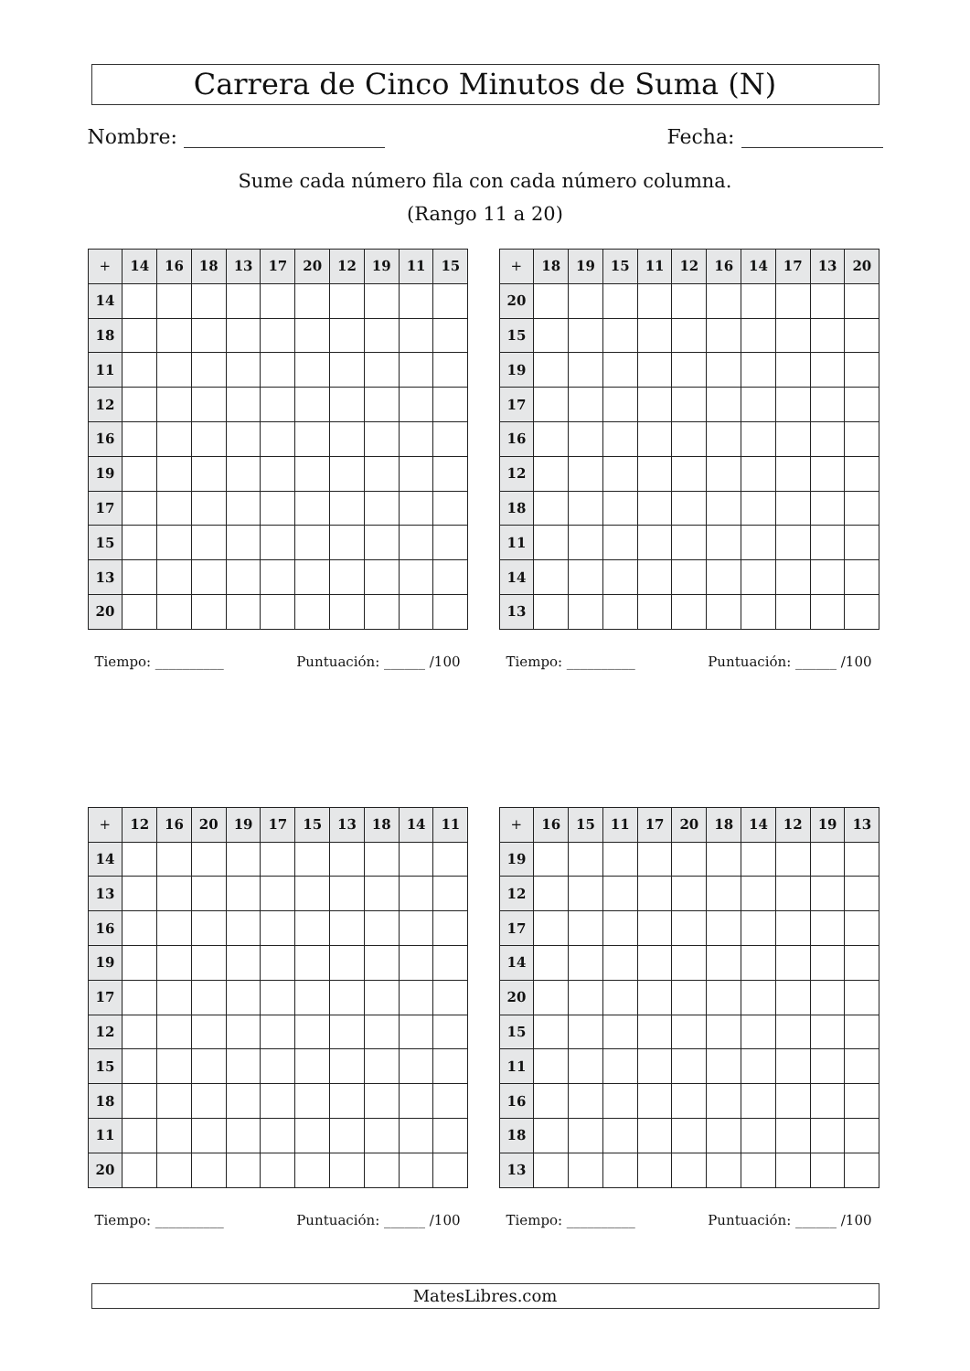Carrera de Cinco Minutos de Suma (N)
Nombre: Fecha:
Sume cada número fila con cada número columna.
(Rango 11 a 20)
| + | 14 | 16 | 18 | 13 | 17 | 20 | 12 | 19 | 11 | 15 |
| --- | --- | --- | --- | --- | --- | --- | --- | --- | --- | --- |
| 14 | | | | | | | | | | |
| 18 | | | | | | | | | | |
| 11 | | | | | | | | | | |
| 12 | | | | | | | | | | |
| 16 | | | | | | | | | | |
| 19 | | | | | | | | | | |
| 17 | | | | | | | | | | |
| 15 | | | | | | | | | | |
| 13 | | | | | | | | | | |
| 20 | | | | | | | | | | |
Tiempo: __________ Puntuación: ______ /100
| + | 18 | 19 | 15 | 11 | 12 | 16 | 14 | 17 | 13 | 20 |
| --- | --- | --- | --- | --- | --- | --- | --- | --- | --- | --- |
| 20 | | | | | | | | | | |
| 15 | | | | | | | | | | |
| 19 | | | | | | | | | | |
| 17 | | | | | | | | | | |
| 16 | | | | | | | | | | |
| 12 | | | | | | | | | | |
| 18 | | | | | | | | | | |
| 11 | | | | | | | | | | |
| 14 | | | | | | | | | | |
| 13 | | | | | | | | | | |
Tiempo: __________ Puntuación: ______ /100
| + | 12 | 16 | 20 | 19 | 17 | 15 | 13 | 18 | 14 | 11 |
| --- | --- | --- | --- | --- | --- | --- | --- | --- | --- | --- |
| 14 | | | | | | | | | | |
| 13 | | | | | | | | | | |
| 16 | | | | | | | | | | |
| 19 | | | | | | | | | | |
| 17 | | | | | | | | | | |
| 12 | | | | | | | | | | |
| 15 | | | | | | | | | | |
| 18 | | | | | | | | | | |
| 11 | | | | | | | | | | |
| 20 | | | | | | | | | | |
Tiempo: __________ Puntuación: ______ /100
| + | 16 | 15 | 11 | 17 | 20 | 18 | 14 | 12 | 19 | 13 |
| --- | --- | --- | --- | --- | --- | --- | --- | --- | --- | --- |
| 19 | | | | | | | | | | |
| 12 | | | | | | | | | | |
| 17 | | | | | | | | | | |
| 14 | | | | | | | | | | |
| 20 | | | | | | | | | | |
| 15 | | | | | | | | | | |
| 11 | | | | | | | | | | |
| 16 | | | | | | | | | | |
| 18 | | | | | | | | | | |
| 13 | | | | | | | | | | |
Tiempo: __________ Puntuación: ______ /100
MatesLibres.com